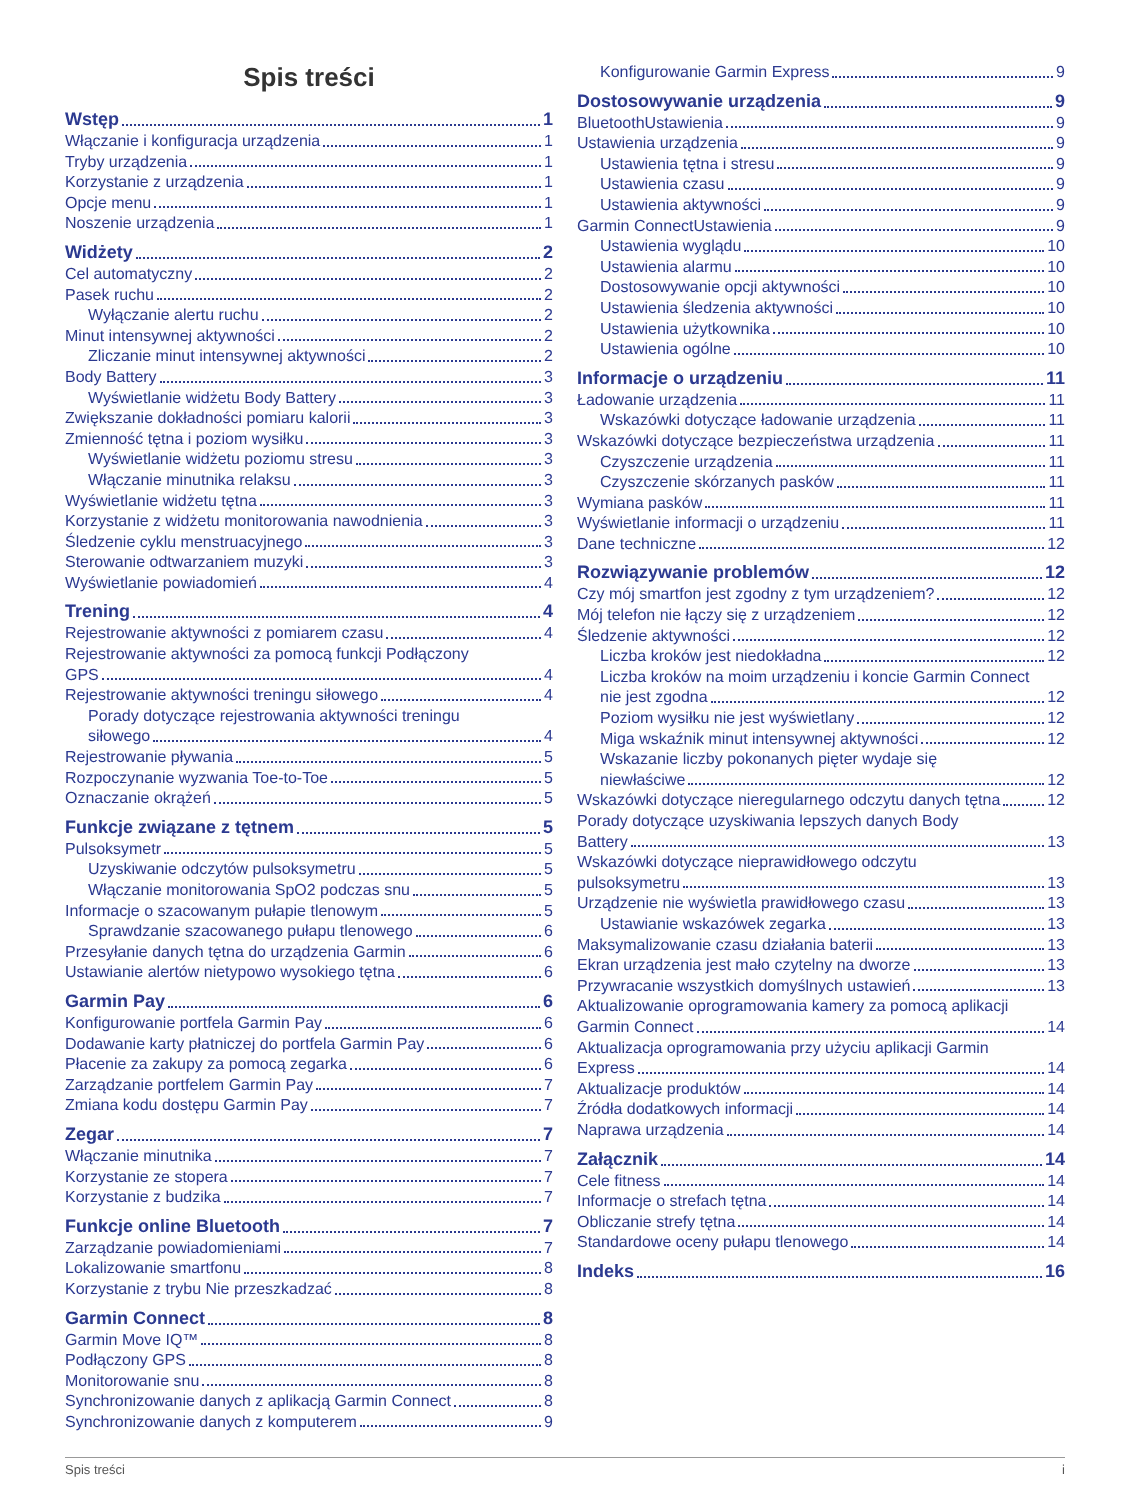Spis treści
Wstęp 1
Włączanie i konfiguracja urządzenia 1
Tryby urządzenia 1
Korzystanie z urządzenia 1
Opcje menu 1
Noszenie urządzenia 1
Widżety 2
Cel automatyczny 2
Pasek ruchu 2
Wyłączanie alertu ruchu 2
Minut intensywnej aktywności 2
Zliczanie minut intensywnej aktywności 2
Body Battery 3
Wyświetlanie widżetu Body Battery 3
Zwiększanie dokładności pomiaru kalorii 3
Zmienność tętna i poziom wysiłku 3
Wyświetlanie widżetu poziomu stresu 3
Włączanie minutnika relaksu 3
Wyświetlanie widżetu tętna 3
Korzystanie z widżetu monitorowania nawodnienia 3
Śledzenie cyklu menstruacyjnego 3
Sterowanie odtwarzaniem muzyki 3
Wyświetlanie powiadomień 4
Trening 4
Rejestrowanie aktywności z pomiarem czasu 4
Rejestrowanie aktywności za pomocą funkcji Podłączony
GPS 4
Rejestrowanie aktywności treningu siłowego 4
Porady dotyczące rejestrowania aktywności treningu
siłowego 4
Rejestrowanie pływania 5
Rozpoczynanie wyzwania Toe-to-Toe 5
Oznaczanie okrążeń 5
Funkcje związane z tętnem 5
Pulsoksymetr 5
Uzyskiwanie odczytów pulsoksymetru 5
Włączanie monitorowania SpO2 podczas snu 5
Informacje o szacowanym pułapie tlenowym 5
Sprawdzanie szacowanego pułapu tlenowego 6
Przesyłanie danych tętna do urządzenia Garmin 6
Ustawianie alertów nietypowo wysokiego tętna 6
Garmin Pay 6
Konfigurowanie portfela Garmin Pay 6
Dodawanie karty płatniczej do portfela Garmin Pay 6
Płacenie za zakupy za pomocą zegarka 6
Zarządzanie portfelem Garmin Pay 7
Zmiana kodu dostępu Garmin Pay 7
Zegar 7
Włączanie minutnika 7
Korzystanie ze stopera 7
Korzystanie z budzika 7
Funkcje online Bluetooth 7
Zarządzanie powiadomieniami 7
Lokalizowanie smartfonu 8
Korzystanie z trybu Nie przeszkadzać 8
Garmin Connect 8
Garmin Move IQ™ 8
Podłączony GPS 8
Monitorowanie snu 8
Synchronizowanie danych z aplikacją Garmin Connect 8
Synchronizowanie danych z komputerem 9
Konfigurowanie Garmin Express 9
Dostosowywanie urządzenia 9
BluetoothUstawienia 9
Ustawienia urządzenia 9
Ustawienia tętna i stresu 9
Ustawienia czasu 9
Ustawienia aktywności 9
Garmin ConnectUstawienia 9
Ustawienia wyglądu 10
Ustawienia alarmu 10
Dostosowywanie opcji aktywności 10
Ustawienia śledzenia aktywności 10
Ustawienia użytkownika 10
Ustawienia ogólne 10
Informacje o urządzeniu 11
Ładowanie urządzenia 11
Wskazówki dotyczące ładowanie urządzenia 11
Wskazówki dotyczące bezpieczeństwa urządzenia 11
Czyszczenie urządzenia 11
Czyszczenie skórzanych pasków 11
Wymiana pasków 11
Wyświetlanie informacji o urządzeniu 11
Dane techniczne 12
Rozwiązywanie problemów 12
Czy mój smartfon jest zgodny z tym urządzeniem? 12
Mój telefon nie łączy się z urządzeniem 12
Śledzenie aktywności 12
Liczba kroków jest niedokładna 12
Liczba kroków na moim urządzeniu i koncie Garmin Connect
nie jest zgodna 12
Poziom wysiłku nie jest wyświetlany 12
Miga wskaźnik minut intensywnej aktywności 12
Wskazanie liczby pokonanych pięter wydaje się
niewłaściwe 12
Wskazówki dotyczące nieregularnego odczytu danych tętna 12
Porady dotyczące uzyskiwania lepszych danych Body
Battery 13
Wskazówki dotyczące nieprawidłowego odczytu
pulsoksymetru 13
Urządzenie nie wyświetla prawidłowego czasu 13
Ustawianie wskazówek zegarka 13
Maksymalizowanie czasu działania baterii 13
Ekran urządzenia jest mało czytelny na dworze 13
Przywracanie wszystkich domyślnych ustawień 13
Aktualizowanie oprogramowania kamery za pomocą aplikacji
Garmin Connect 14
Aktualizacja oprogramowania przy użyciu aplikacji Garmin
Express 14
Aktualizacje produktów 14
Źródła dodatkowych informacji 14
Naprawa urządzenia 14
Załącznik 14
Cele fitness 14
Informacje o strefach tętna 14
Obliczanie strefy tętna 14
Standardowe oceny pułapu tlenowego 14
Indeks 16
Spis treści i